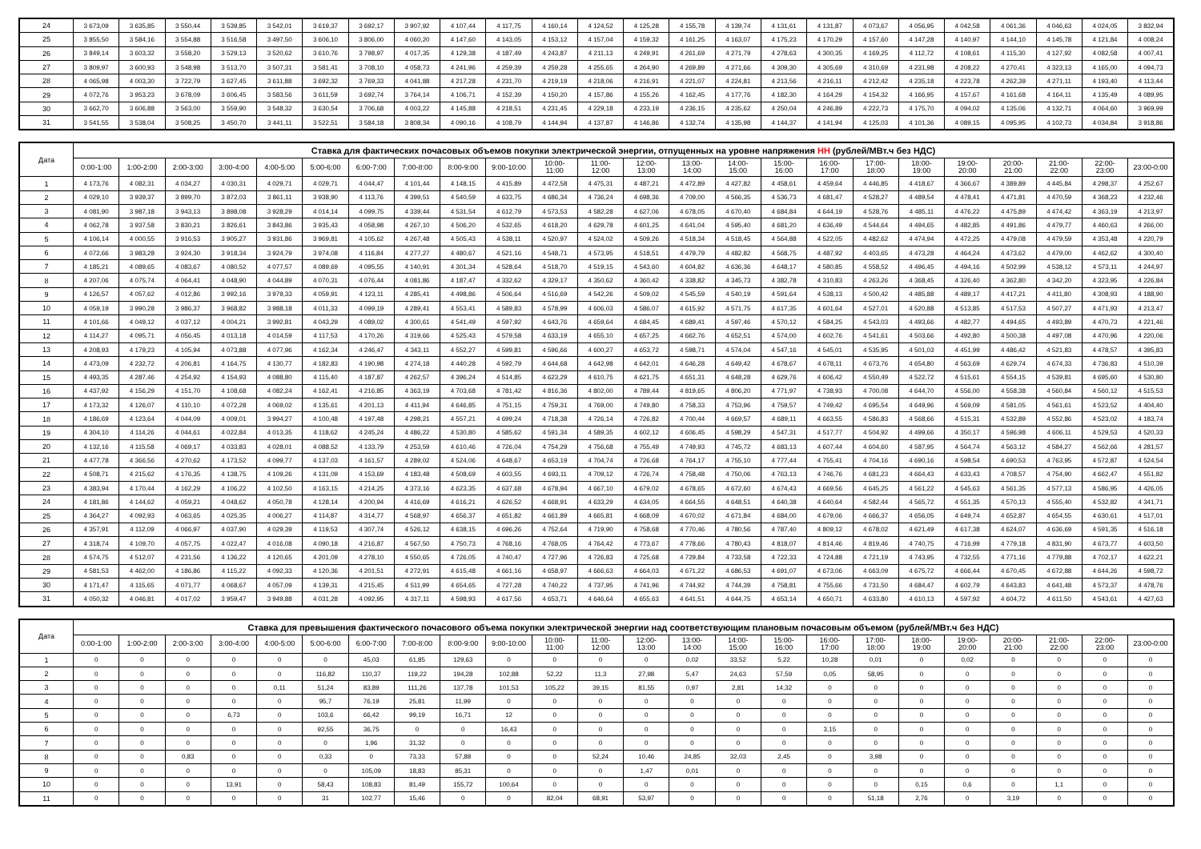| 24 | 3 673,09 | 3 635,85 | 3 550,44 | 3 539,85 | 3 542,01 | 3 619,37 | 3 692,17 | 3 907,92 | 4 107,44 | 4 117,75 | 4 160,14 | 4 124,52 | 4 125,28 | 4 155,78 | 4 139,74 | 4 131,61 | 4 131,87 | 4 073,67 | 4 056,95 | 4 042,58 | 4 061,36 | 4 046,63 | 4 024,05 | 3 832,94 |
| 25 | 3 855,50 | 3 584,16 | 3 554,88 | 3 516,58 | 3 497,50 | 3 606,10 | 3 806,00 | 4 060,20 | 4 147,60 | 4 143,05 | 4 153,12 | 4 157,04 | 4 159,32 | 4 161,25 | 4 163,07 | 4 175,23 | 4 170,29 | 4 157,60 | 4 147,28 | 4 140,97 | 4 144,10 | 4 145,78 | 4 121,84 | 4 008,24 |
| 26 | 3 849,14 | 3 603,32 | 3 558,20 | 3 529,13 | 3 520,62 | 3 610,76 | 3 798,97 | 4 017,35 | 4 129,38 | 4 187,49 | 4 243,87 | 4 211,13 | 4 249,91 | 4 261,69 | 4 271,79 | 4 278,63 | 4 300,35 | 4 169,25 | 4 112,72 | 4 108,61 | 4 115,30 | 4 127,92 | 4 082,58 | 4 007,41 |
| 27 | 3 809,97 | 3 600,93 | 3 548,98 | 3 513,70 | 3 507,31 | 3 581,41 | 3 708,10 | 4 058,73 | 4 241,96 | 4 259,39 | 4 259,28 | 4 255,65 | 4 264,90 | 4 269,89 | 4 271,66 | 4 309,30 | 4 305,69 | 4 310,69 | 4 231,98 | 4 208,22 | 4 270,41 | 4 323,13 | 4 165,00 | 4 094,73 |
| 28 | 4 065,98 | 4 003,30 | 3 722,79 | 3 627,45 | 3 611,88 | 3 692,32 | 3 769,33 | 4 041,88 | 4 217,28 | 4 231,70 | 4 219,19 | 4 218,06 | 4 216,91 | 4 221,07 | 4 224,81 | 4 213,56 | 4 216,11 | 4 212,42 | 4 235,18 | 4 223,78 | 4 262,39 | 4 271,11 | 4 193,40 | 4 113,44 |
| 29 | 4 072,76 | 3 953,23 | 3 678,09 | 3 606,45 | 3 583,56 | 3 611,59 | 3 692,74 | 3 764,14 | 4 106,71 | 4 152,39 | 4 150,20 | 4 157,86 | 4 155,26 | 4 162,45 | 4 177,76 | 4 182,30 | 4 164,29 | 4 154,32 | 4 166,95 | 4 157,67 | 4 161,68 | 4 164,11 | 4 135,49 | 4 089,95 |
| 30 | 3 662,70 | 3 606,88 | 3 563,00 | 3 559,90 | 3 548,32 | 3 630,54 | 3 706,68 | 4 003,22 | 4 145,88 | 4 218,51 | 4 231,45 | 4 229,18 | 4 233,19 | 4 236,15 | 4 235,62 | 4 250,04 | 4 246,89 | 4 222,73 | 4 175,70 | 4 094,02 | 4 135,06 | 4 132,71 | 4 064,60 | 3 969,99 |
| 31 | 3 541,55 | 3 538,04 | 3 508,25 | 3 450,70 | 3 441,11 | 3 522,51 | 3 584,18 | 3 808,34 | 4 090,16 | 4 108,79 | 4 144,94 | 4 137,87 | 4 146,86 | 4 132,74 | 4 135,98 | 4 144,37 | 4 141,94 | 4 125,03 | 4 101,36 | 4 089,15 | 4 095,95 | 4 102,73 | 4 034,84 | 3 918,86 |
| Дата | Ставка для фактических почасовых объемов покупки электрической энергии, отпущенных на уровне напряжения НН (рублей/МВт.ч без НДС) | | | | | | | | | | | | | | | | | | | | | | | |
| --- | --- | --- | --- | --- | --- | --- | --- | --- | --- | --- | --- | --- | --- | --- | --- | --- | --- | --- | --- | --- | --- | --- | --- | --- |
| | 0:00-1:00 | 1:00-2:00 | 2:00-3:00 | 3:00-4:00 | 4:00-5:00 | 5:00-6:00 | 6:00-7:00 | 7:00-8:00 | 8:00-9:00 | 9:00-10:00 | 10:00- 11:00 | 11:00- 12:00 | 12:00- 13:00 | 13:00- 14:00 | 14:00- 15:00 | 15:00- 16:00 | 16:00- 17:00 | 17:00- 18:00 | 18:00- 19:00 | 19:00- 20:00 | 20:00- 21:00 | 21:00- 22:00 | 22:00- 23:00 | 23:00-0:00 |
| 1 | 4 173,76 | 4 082,31 | 4 034,27 | 4 030,31 | 4 029,71 | 4 029,71 | 4 044,47 | 4 101,44 | 4 148,15 | 4 415,89 | 4 472,58 | 4 475,31 | 4 487,21 | 4 472,89 | 4 427,82 | 4 458,61 | 4 459,64 | 4 446,85 | 4 418,67 | 4 366,67 | 4 389,89 | 4 445,84 | 4 298,37 | 4 252,67 |
| 2 | 4 029,10 | 3 939,37 | 3 899,70 | 3 872,03 | 3 861,11 | 3 938,90 | 4 113,76 | 4 399,51 | 4 540,59 | 4 633,75 | 4 686,34 | 4 736,24 | 4 698,36 | 4 709,00 | 4 566,35 | 4 536,73 | 4 681,47 | 4 528,27 | 4 489,54 | 4 478,41 | 4 471,81 | 4 470,59 | 4 368,23 | 4 232,46 |
| 3 | 4 081,90 | 3 987,18 | 3 943,13 | 3 898,08 | 3 928,29 | 4 014,14 | 4 099,75 | 4 339,44 | 4 531,54 | 4 612,79 | 4 573,53 | 4 582,28 | 4 627,06 | 4 678,05 | 4 670,40 | 4 684,84 | 4 644,19 | 4 528,76 | 4 485,11 | 4 476,22 | 4 475,89 | 4 474,42 | 4 363,19 | 4 213,97 |
| 4 | 4 062,78 | 3 937,58 | 3 830,21 | 3 826,61 | 3 843,86 | 3 935,43 | 4 058,98 | 4 267,10 | 4 506,20 | 4 532,65 | 4 618,20 | 4 629,78 | 4 601,25 | 4 641,04 | 4 595,40 | 4 681,20 | 4 636,49 | 4 544,64 | 4 494,65 | 4 482,85 | 4 491,86 | 4 479,77 | 4 460,63 | 4 266,00 |
| 5 | 4 106,14 | 4 000,55 | 3 916,53 | 3 905,27 | 3 931,86 | 3 969,81 | 4 105,62 | 4 267,48 | 4 505,43 | 4 538,11 | 4 520,97 | 4 524,02 | 4 509,26 | 4 518,34 | 4 518,45 | 4 564,88 | 4 522,05 | 4 482,62 | 4 474,94 | 4 472,25 | 4 479,08 | 4 479,59 | 4 353,48 | 4 220,79 |
| 6 | 4 072,66 | 3 983,28 | 3 924,30 | 3 918,34 | 3 924,79 | 3 974,08 | 4 116,84 | 4 277,27 | 4 480,67 | 4 521,16 | 4 548,71 | 4 573,95 | 4 518,51 | 4 479,79 | 4 482,82 | 4 568,75 | 4 487,92 | 4 403,65 | 4 473,28 | 4 464,24 | 4 473,62 | 4 479,00 | 4 462,62 | 4 300,40 |
| 7 | 4 185,21 | 4 089,65 | 4 083,67 | 4 080,52 | 4 077,57 | 4 089,69 | 4 095,55 | 4 140,91 | 4 301,34 | 4 528,64 | 4 518,70 | 4 519,15 | 4 543,60 | 4 604,82 | 4 636,36 | 4 648,17 | 4 580,85 | 4 558,52 | 4 496,45 | 4 494,16 | 4 502,99 | 4 538,12 | 4 573,11 | 4 244,97 |
| 8 | 4 207,06 | 4 075,74 | 4 064,41 | 4 048,90 | 4 044,89 | 4 070,31 | 4 076,44 | 4 081,86 | 4 187,47 | 4 332,62 | 4 329,17 | 4 350,62 | 4 360,42 | 4 338,82 | 4 345,73 | 4 382,78 | 4 310,83 | 4 263,26 | 4 368,45 | 4 326,40 | 4 362,80 | 4 342,20 | 4 323,95 | 4 226,84 |
| 9 | 4 126,57 | 4 057,62 | 4 012,86 | 3 992,16 | 3 979,33 | 4 059,91 | 4 123,11 | 4 285,41 | 4 498,86 | 4 506,64 | 4 516,69 | 4 542,26 | 4 509,02 | 4 545,59 | 4 540,19 | 4 591,64 | 4 538,13 | 4 500,42 | 4 485,88 | 4 489,17 | 4 417,21 | 4 411,80 | 4 308,93 | 4 188,90 |
| 10 | 4 059,19 | 3 990,28 | 3 986,37 | 3 968,82 | 3 988,18 | 4 011,33 | 4 099,19 | 4 289,41 | 4 553,41 | 4 589,83 | 4 578,99 | 4 606,03 | 4 586,07 | 4 615,92 | 4 571,75 | 4 617,35 | 4 601,64 | 4 527,01 | 4 520,88 | 4 513,85 | 4 517,53 | 4 507,27 | 4 471,93 | 4 213,47 |
| 11 | 4 101,66 | 4 049,12 | 4 037,12 | 4 004,21 | 3 992,81 | 4 043,29 | 4 089,02 | 4 300,61 | 4 541,49 | 4 597,92 | 4 643,76 | 4 659,64 | 4 684,45 | 4 689,41 | 4 597,46 | 4 570,12 | 4 584,25 | 4 543,03 | 4 493,66 | 4 482,77 | 4 494,65 | 4 493,89 | 4 470,73 | 4 221,46 |
| 12 | 4 114,27 | 4 095,71 | 4 056,45 | 4 013,18 | 4 014,59 | 4 117,53 | 4 170,26 | 4 319,66 | 4 525,43 | 4 579,58 | 4 633,19 | 4 655,10 | 4 657,25 | 4 662,76 | 4 652,51 | 4 574,00 | 4 602,76 | 4 541,61 | 4 503,66 | 4 492,80 | 4 500,38 | 4 497,08 | 4 470,96 | 4 220,06 |
| 13 | 4 208,93 | 4 179,23 | 4 105,94 | 4 073,88 | 4 077,96 | 4 162,34 | 4 246,47 | 4 343,11 | 4 552,27 | 4 599,81 | 4 596,66 | 4 600,27 | 4 653,72 | 4 598,71 | 4 574,04 | 4 547,16 | 4 545,01 | 4 535,95 | 4 501,03 | 4 451,99 | 4 486,42 | 4 521,83 | 4 478,57 | 4 395,83 |
| 14 | 4 473,09 | 4 232,72 | 4 206,81 | 4 164,75 | 4 130,77 | 4 182,83 | 4 190,98 | 4 274,18 | 4 440,28 | 4 592,79 | 4 644,68 | 4 642,98 | 4 642,01 | 4 646,28 | 4 649,42 | 4 678,67 | 4 678,11 | 4 673,76 | 4 654,80 | 4 563,69 | 4 629,74 | 4 674,33 | 4 736,83 | 4 510,39 |
| 15 | 4 493,35 | 4 287,46 | 4 254,92 | 4 154,93 | 4 088,80 | 4 115,40 | 4 187,87 | 4 262,57 | 4 396,24 | 4 514,85 | 4 623,29 | 4 610,75 | 4 621,75 | 4 651,31 | 4 648,28 | 4 629,76 | 4 606,42 | 4 550,49 | 4 522,72 | 4 515,61 | 4 554,15 | 4 539,81 | 4 695,60 | 4 530,80 |
| 16 | 4 437,92 | 4 156,29 | 4 151,70 | 4 108,68 | 4 082,24 | 4 162,41 | 4 216,85 | 4 363,19 | 4 703,68 | 4 781,42 | 4 816,36 | 4 802,00 | 4 789,44 | 4 819,65 | 4 806,20 | 4 771,97 | 4 738,93 | 4 700,08 | 4 644,70 | 4 556,00 | 4 558,38 | 4 560,84 | 4 560,12 | 4 515,53 |
| 17 | 4 173,32 | 4 126,07 | 4 110,10 | 4 072,28 | 4 069,02 | 4 135,61 | 4 201,13 | 4 411,94 | 4 646,85 | 4 751,15 | 4 759,31 | 4 769,00 | 4 749,80 | 4 758,33 | 4 753,96 | 4 759,57 | 4 749,42 | 4 695,54 | 4 649,96 | 4 569,09 | 4 581,05 | 4 561,61 | 4 523,52 | 4 404,40 |
| 18 | 4 186,69 | 4 123,64 | 4 044,09 | 4 009,01 | 3 994,27 | 4 100,48 | 4 197,48 | 4 298,21 | 4 557,21 | 4 699,24 | 4 718,38 | 4 726,14 | 4 726,82 | 4 700,44 | 4 669,57 | 4 689,11 | 4 663,55 | 4 586,83 | 4 568,66 | 4 515,31 | 4 532,89 | 4 552,86 | 4 523,02 | 4 183,74 |
| 19 | 4 304,10 | 4 114,26 | 4 044,61 | 4 022,84 | 4 013,35 | 4 118,62 | 4 245,24 | 4 486,22 | 4 530,80 | 4 585,62 | 4 591,34 | 4 589,35 | 4 602,12 | 4 606,45 | 4 598,29 | 4 547,31 | 4 517,77 | 4 504,92 | 4 499,66 | 4 350,17 | 4 596,98 | 4 606,11 | 4 529,53 | 4 520,33 |
| 20 | 4 132,16 | 4 115,58 | 4 069,17 | 4 033,83 | 4 028,01 | 4 088,52 | 4 133,79 | 4 253,59 | 4 610,46 | 4 726,04 | 4 754,29 | 4 756,68 | 4 755,49 | 4 749,93 | 4 745,72 | 4 683,13 | 4 607,44 | 4 604,60 | 4 587,95 | 4 564,74 | 4 563,12 | 4 584,27 | 4 562,66 | 4 281,57 |
| 21 | 4 477,78 | 4 366,56 | 4 270,62 | 4 173,52 | 4 099,77 | 4 137,03 | 4 161,57 | 4 289,02 | 4 524,06 | 4 648,67 | 4 653,19 | 4 704,74 | 4 726,68 | 4 764,17 | 4 755,10 | 4 777,44 | 4 755,41 | 4 704,16 | 4 690,16 | 4 598,54 | 4 690,53 | 4 763,95 | 4 572,87 | 4 524,54 |
| 22 | 4 508,71 | 4 215,62 | 4 176,35 | 4 138,75 | 4 109,26 | 4 131,09 | 4 153,69 | 4 183,48 | 4 508,69 | 4 603,55 | 4 693,11 | 4 709,12 | 4 726,74 | 4 758,48 | 4 750,06 | 4 763,13 | 4 746,76 | 4 681,23 | 4 664,43 | 4 633,43 | 4 708,57 | 4 754,90 | 4 662,47 | 4 551,82 |
| 23 | 4 383,94 | 4 170,44 | 4 162,29 | 4 106,22 | 4 102,50 | 4 163,15 | 4 214,25 | 4 373,16 | 4 623,35 | 4 637,68 | 4 678,94 | 4 667,10 | 4 679,02 | 4 678,65 | 4 672,60 | 4 674,43 | 4 669,56 | 4 645,25 | 4 561,22 | 4 545,63 | 4 561,35 | 4 577,13 | 4 586,95 | 4 426,05 |
| 24 | 4 181,86 | 4 144,62 | 4 059,21 | 4 048,62 | 4 050,78 | 4 128,14 | 4 200,94 | 4 416,69 | 4 616,21 | 4 626,52 | 4 668,91 | 4 633,29 | 4 634,05 | 4 664,55 | 4 648,51 | 4 640,38 | 4 640,64 | 4 582,44 | 4 565,72 | 4 551,35 | 4 570,13 | 4 555,40 | 4 532,82 | 4 341,71 |
| 25 | 4 364,27 | 4 092,93 | 4 063,65 | 4 025,35 | 4 006,27 | 4 114,87 | 4 314,77 | 4 568,97 | 4 656,37 | 4 651,82 | 4 661,89 | 4 665,81 | 4 668,09 | 4 670,02 | 4 671,84 | 4 684,00 | 4 679,06 | 4 666,37 | 4 656,05 | 4 649,74 | 4 652,87 | 4 654,55 | 4 630,61 | 4 517,01 |
| 26 | 4 357,91 | 4 112,09 | 4 066,97 | 4 037,90 | 4 029,39 | 4 119,53 | 4 307,74 | 4 526,12 | 4 638,15 | 4 696,26 | 4 752,64 | 4 719,90 | 4 758,68 | 4 770,46 | 4 780,56 | 4 787,40 | 4 809,12 | 4 678,02 | 4 621,49 | 4 617,38 | 4 624,07 | 4 636,69 | 4 591,35 | 4 516,18 |
| 27 | 4 318,74 | 4 109,70 | 4 057,75 | 4 022,47 | 4 016,08 | 4 090,18 | 4 216,87 | 4 567,50 | 4 750,73 | 4 768,16 | 4 768,05 | 4 764,42 | 4 773,67 | 4 778,66 | 4 780,43 | 4 818,07 | 4 814,46 | 4 819,46 | 4 740,75 | 4 716,99 | 4 779,18 | 4 831,90 | 4 673,77 | 4 603,50 |
| 28 | 4 574,75 | 4 512,07 | 4 231,56 | 4 136,22 | 4 120,65 | 4 201,09 | 4 278,10 | 4 550,65 | 4 726,05 | 4 740,47 | 4 727,96 | 4 726,83 | 4 725,68 | 4 729,84 | 4 733,58 | 4 722,33 | 4 724,88 | 4 721,19 | 4 743,95 | 4 732,55 | 4 771,16 | 4 779,88 | 4 702,17 | 4 622,21 |
| 29 | 4 581,53 | 4 462,00 | 4 186,86 | 4 115,22 | 4 092,33 | 4 120,36 | 4 201,51 | 4 272,91 | 4 615,48 | 4 661,16 | 4 658,97 | 4 666,63 | 4 664,03 | 4 671,22 | 4 686,53 | 4 691,07 | 4 673,06 | 4 663,09 | 4 675,72 | 4 666,44 | 4 670,45 | 4 672,88 | 4 644,26 | 4 598,72 |
| 30 | 4 171,47 | 4 115,65 | 4 071,77 | 4 068,67 | 4 057,09 | 4 139,31 | 4 215,45 | 4 511,99 | 4 654,65 | 4 727,28 | 4 740,22 | 4 737,95 | 4 741,96 | 4 744,92 | 4 744,39 | 4 758,81 | 4 755,66 | 4 731,50 | 4 684,47 | 4 602,79 | 4 643,83 | 4 641,48 | 4 573,37 | 4 478,76 |
| 31 | 4 050,32 | 4 046,81 | 4 017,02 | 3 959,47 | 3 949,88 | 4 031,28 | 4 092,95 | 4 317,11 | 4 598,93 | 4 617,56 | 4 653,71 | 4 646,64 | 4 655,63 | 4 641,51 | 4 644,75 | 4 653,14 | 4 650,71 | 4 633,80 | 4 610,13 | 4 597,92 | 4 604,72 | 4 611,50 | 4 543,61 | 4 427,63 |
| Дата | Ставка для превышения фактического почасового объема покупки электрической энергии над соответствующим плановым почасовым объемом (рублей/МВт.ч без НДС) | | | | | | | | | | | | | | | | | | | | | | | |
| --- | --- | --- | --- | --- | --- | --- | --- | --- | --- | --- | --- | --- | --- | --- | --- | --- | --- | --- | --- | --- | --- | --- | --- | --- |
| | 0:00-1:00 | 1:00-2:00 | 2:00-3:00 | 3:00-4:00 | 4:00-5:00 | 5:00-6:00 | 6:00-7:00 | 7:00-8:00 | 8:00-9:00 | 9:00-10:00 | 10:00- 11:00 | 11:00- 12:00 | 12:00- 13:00 | 13:00- 14:00 | 14:00- 15:00 | 15:00- 16:00 | 16:00- 17:00 | 17:00- 18:00 | 18:00- 19:00 | 19:00- 20:00 | 20:00- 21:00 | 21:00- 22:00 | 22:00- 23:00 | 23:00-0:00 |
| 1 | 0 | 0 | 0 | 0 | 0 | 0 | 45,03 | 61,85 | 129,63 | 0 | 0 | 0 | 0 | 0,02 | 33,52 | 5,22 | 10,28 | 0,01 | 0 | 0,02 | 0 | 0 | 0 | 0 |
| 2 | 0 | 0 | 0 | 0 | 0 | 116,82 | 110,37 | 119,22 | 194,28 | 102,88 | 52,22 | 11,3 | 27,98 | 5,47 | 24,63 | 57,59 | 0,05 | 58,95 | 0 | 0 | 0 | 0 | 0 | 0 |
| 3 | 0 | 0 | 0 | 0 | 0,11 | 51,24 | 83,89 | 111,26 | 137,78 | 101,53 | 105,22 | 39,15 | 81,55 | 0,97 | 2,81 | 14,32 | 0 | 0 | 0 | 0 | 0 | 0 | 0 | 0 |
| 4 | 0 | 0 | 0 | 0 | 0 | 95,7 | 76,19 | 25,81 | 11,99 | 0 | 0 | 0 | 0 | 0 | 0 | 0 | 0 | 0 | 0 | 0 | 0 | 0 | 0 | 0 |
| 5 | 0 | 0 | 0 | 6,73 | 0 | 103,6 | 66,42 | 99,19 | 16,71 | 12 | 0 | 0 | 0 | 0 | 0 | 0 | 0 | 0 | 0 | 0 | 0 | 0 | 0 | 0 |
| 6 | 0 | 0 | 0 | 0 | 0 | 92,55 | 36,75 | 0 | 0 | 16,43 | 0 | 0 | 0 | 0 | 0 | 0 | 3,15 | 0 | 0 | 0 | 0 | 0 | 0 | 0 |
| 7 | 0 | 0 | 0 | 0 | 0 | 0 | 1,96 | 31,32 | 0 | 0 | 0 | 0 | 0 | 0 | 0 | 0 | 0 | 0 | 0 | 0 | 0 | 0 | 0 | 0 |
| 8 | 0 | 0 | 0,83 | 0 | 0 | 0,33 | 0 | 73,33 | 57,88 | 0 | 0 | 52,24 | 10,46 | 24,85 | 32,03 | 2,45 | 0 | 3,98 | 0 | 0 | 0 | 0 | 0 | 0 |
| 9 | 0 | 0 | 0 | 0 | 0 | 0 | 105,09 | 18,83 | 85,31 | 0 | 0 | 0 | 1,47 | 0,01 | 0 | 0 | 0 | 0 | 0 | 0 | 0 | 0 | 0 | 0 |
| 10 | 0 | 0 | 0 | 13,91 | 0 | 58,43 | 108,83 | 81,49 | 155,72 | 100,64 | 0 | 0 | 0 | 0 | 0 | 0 | 0 | 0 | 0,15 | 0,6 | 0 | 1,1 | 0 | 0 |
| 11 | 0 | 0 | 0 | 0 | 0 | 31 | 102,77 | 15,46 | 0 | 0 | 82,04 | 68,91 | 53,97 | 0 | 0 | 0 | 0 | 51,18 | 2,76 | 0 | 3,19 | 0 | 0 | 0 |